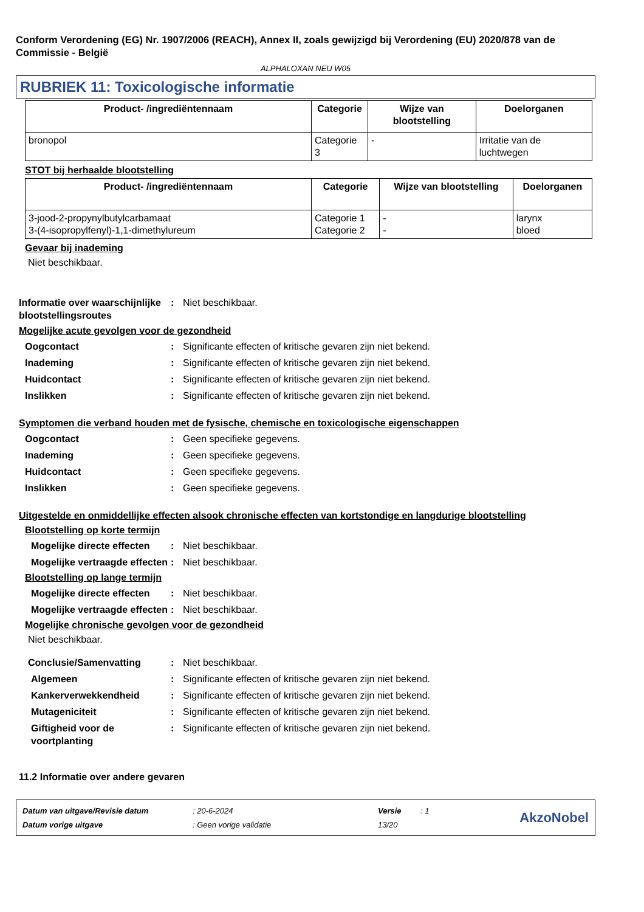Conform Verordening (EG) Nr. 1907/2006 (REACH), Annex II, zoals gewijzigd bij Verordening (EU) 2020/878 van de Commissie - België
ALPHALOXAN NEU W05
RUBRIEK 11: Toxicologische informatie
| Product- /ingrediëntennaam | Categorie | Wijze van blootstelling | Doelorganen |
| --- | --- | --- | --- |
| bronopol | Categorie 3 | - | Irritatie van de luchtwegen |
STOT bij herhaalde blootstelling
| Product- /ingrediëntennaam | Categorie | Wijze van blootstelling | Doelorganen |
| --- | --- | --- | --- |
| 3-jood-2-propynylbutylcarbamaat 3-(4-isopropylfenyl)-1,1-dimethylureum | Categorie 1 Categorie 2 | - - | larynx bloed |
Gevaar bij inademing
Niet beschikbaar.
Informatie over waarschijnlijke blootstellingsroutes
: Niet beschikbaar.
Mogelijke acute gevolgen voor de gezondheid
Oogcontact : Significante effecten of kritische gevaren zijn niet bekend.
Inademing : Significante effecten of kritische gevaren zijn niet bekend.
Huidcontact : Significante effecten of kritische gevaren zijn niet bekend.
Inslikken : Significante effecten of kritische gevaren zijn niet bekend.
Symptomen die verband houden met de fysische, chemische en toxicologische eigenschappen
Oogcontact : Geen specifieke gegevens.
Inademing : Geen specifieke gegevens.
Huidcontact : Geen specifieke gegevens.
Inslikken : Geen specifieke gegevens.
Uitgestelde en onmiddellijke effecten alsook chronische effecten van kortstondige en langdurige blootstelling
Blootstelling op korte termijn
Mogelijke directe effecten
: Niet beschikbaar.
Mogelijke vertraagde effecten
: Niet beschikbaar.
Blootstelling op lange termijn
Mogelijke directe effecten
: Niet beschikbaar.
Mogelijke vertraagde effecten
: Niet beschikbaar.
Mogelijke chronische gevolgen voor de gezondheid
Niet beschikbaar.
Conclusie/Samenvatting : Niet beschikbaar.
Algemeen : Significante effecten of kritische gevaren zijn niet bekend.
Kankerverwekkendheid : Significante effecten of kritische gevaren zijn niet bekend.
Mutageniciteit : Significante effecten of kritische gevaren zijn niet bekend.
Giftigheid voor de voortplanting
: Significante effecten of kritische gevaren zijn niet bekend.
11.2 Informatie over andere gevaren
| Datum van uitgave/Revisie datum | : 20-6-2024 | Versie | : 1 |
| Datum vorige uitgave | : Geen vorige validatie | 13/20 | |
AkzoNobel